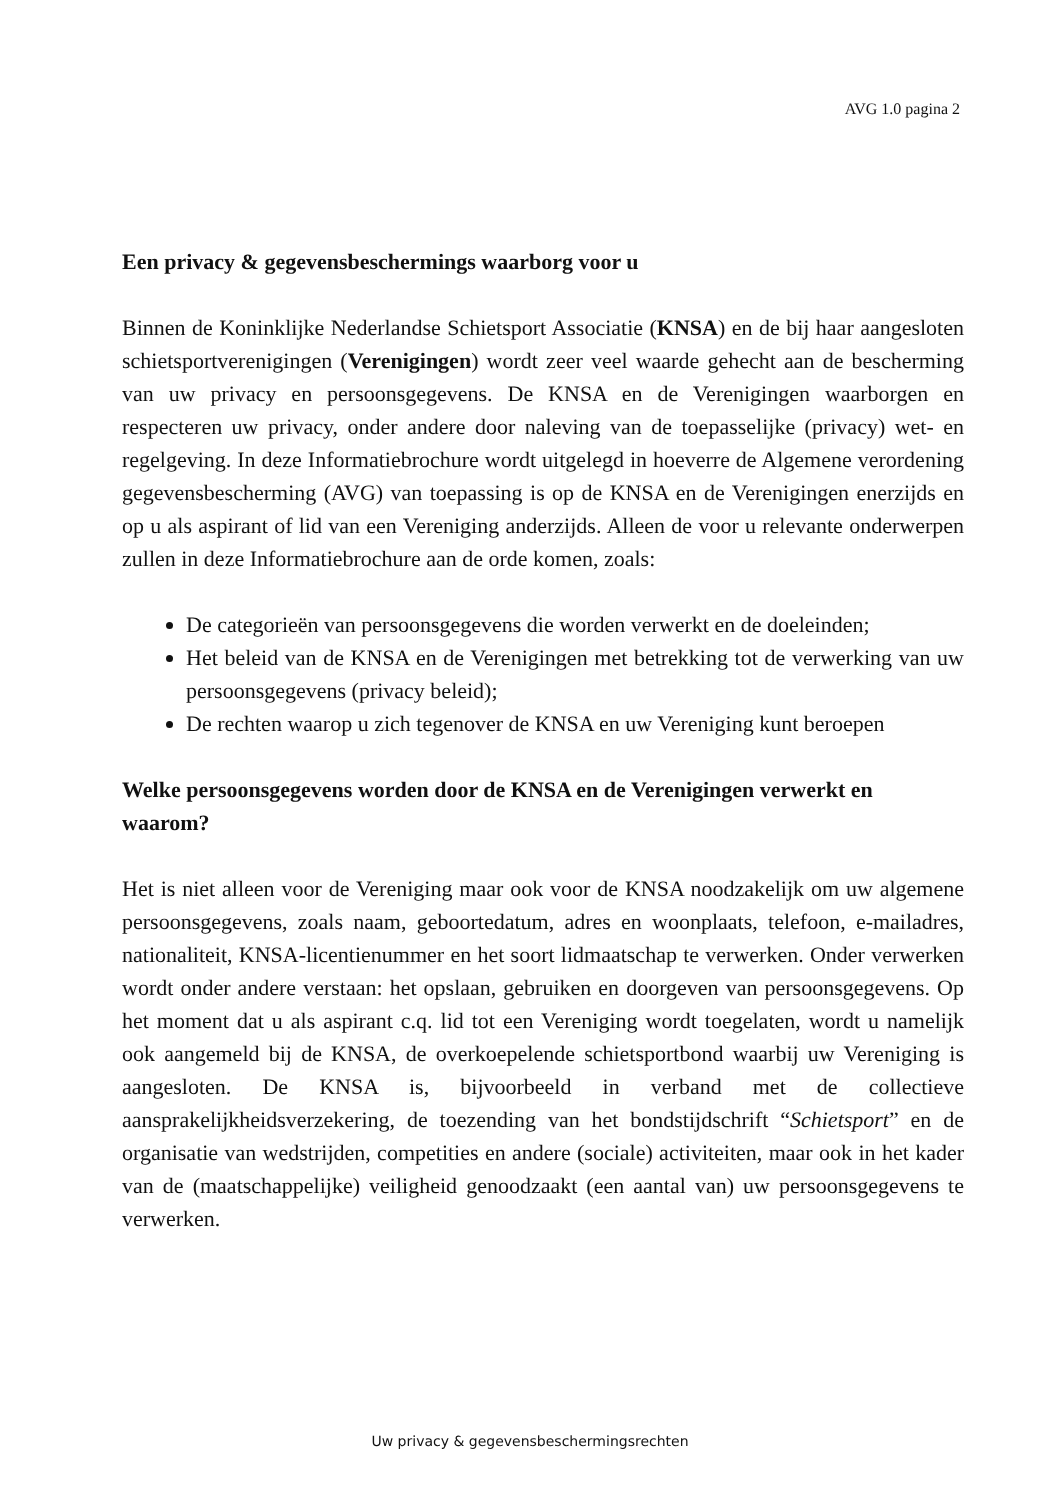AVG 1.0 pagina 2
Een privacy & gegevensbeschermings waarborg voor u
Binnen de Koninklijke Nederlandse Schietsport Associatie (KNSA) en de bij haar aangesloten schietsportverenigingen (Verenigingen) wordt zeer veel waarde gehecht aan de bescherming van uw privacy en persoonsgegevens. De KNSA en de Verenigingen waarborgen en respecteren uw privacy, onder andere door naleving van de toepasselijke (privacy) wet- en regelgeving. In deze Informatiebrochure wordt uitgelegd in hoeverre de Algemene verordening gegevensbescherming (AVG) van toepassing is op de KNSA en de Verenigingen enerzijds en op u als aspirant of lid van een Vereniging anderzijds. Alleen de voor u relevante onderwerpen zullen in deze Informatiebrochure aan de orde komen, zoals:
De categorieën van persoonsgegevens die worden verwerkt en de doeleinden;
Het beleid van de KNSA en de Verenigingen met betrekking tot de verwerking van uw persoonsgegevens (privacy beleid);
De rechten waarop u zich tegenover de KNSA en uw Vereniging kunt beroepen
Welke persoonsgegevens worden door de KNSA en de Verenigingen verwerkt en waarom?
Het is niet alleen voor de Vereniging maar ook voor de KNSA noodzakelijk om uw algemene persoonsgegevens, zoals naam, geboortedatum, adres en woonplaats, telefoon, e-mailadres, nationaliteit, KNSA-licentienummer en het soort lidmaatschap te verwerken. Onder verwerken wordt onder andere verstaan: het opslaan, gebruiken en doorgeven van persoonsgegevens. Op het moment dat u als aspirant c.q. lid tot een Vereniging wordt toegelaten, wordt u namelijk ook aangemeld bij de KNSA, de overkoepelende schietsportbond waarbij uw Vereniging is aangesloten. De KNSA is, bijvoorbeeld in verband met de collectieve aansprakelijkheidsverzekering, de toezending van het bondstijdschrift “Schietsport” en de organisatie van wedstrijden, competities en andere (sociale) activiteiten, maar ook in het kader van de (maatschappelijke) veiligheid genoodzaakt (een aantal van) uw persoonsgegevens te verwerken.
Uw privacy & gegevensbeschermingsrechten